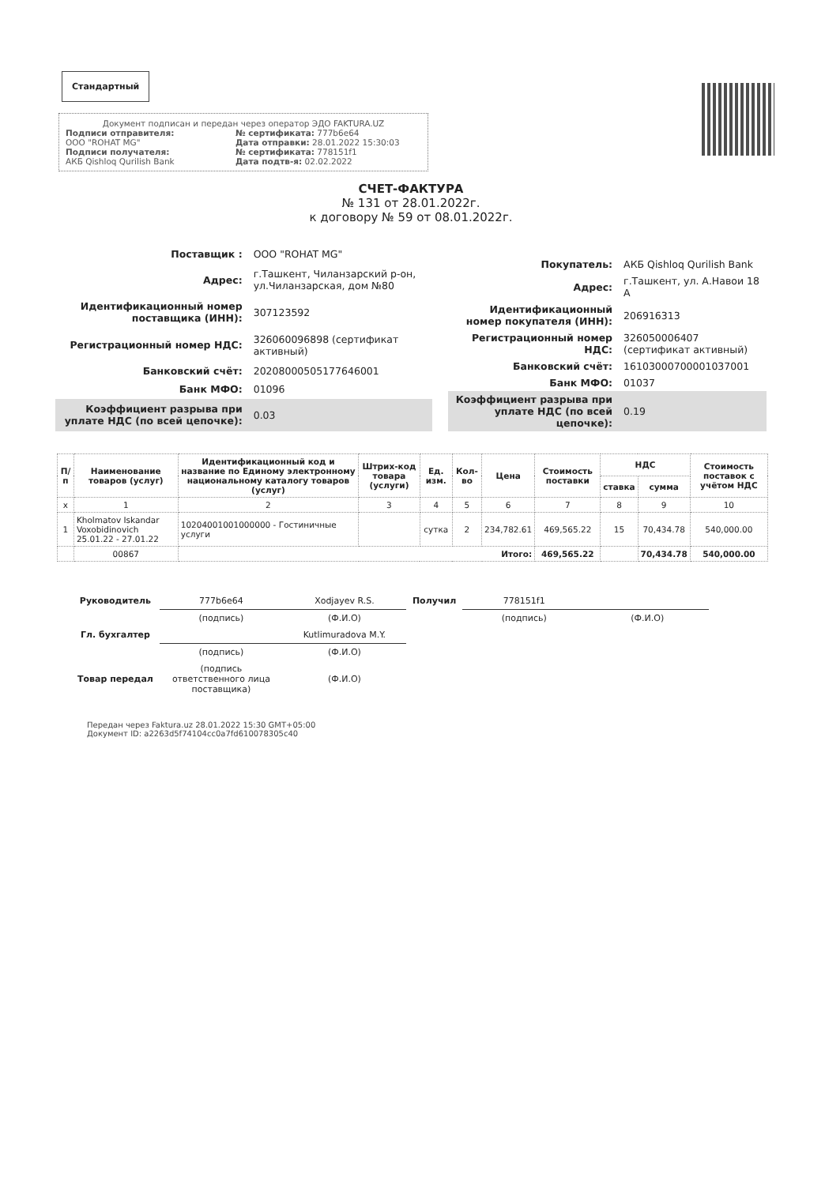Стандартный
Документ подписан и передан через оператор ЭДО FAKTURA.UZ
Подписи отправителя:
ООО "ROHAT MG"
№ сертификата: 777b6e64
Дата отправки: 28.01.2022 15:30:03
Подписи получателя:
АКБ Qishloq Qurilish Bank
№ сертификата: 778151f1
Дата подтв-я: 02.02.2022
СЧЕТ-ФАКТУРА
№ 131 от 28.01.2022г.
к договору № 59 от 08.01.2022г.
| Поставщик : | ООО "ROHAT MG" |
| Адрес: | г.Ташкент, Чиланзарский р-он, ул.Чиланзарская, дом №80 |
| Идентификационный номер поставщика (ИНН): | 307123592 |
| Регистрационный номер НДС: | 326060096898 (сертификат активный) |
| Банковский счёт: | 20208000505177646001 |
| Банк МФО: | 01096 |
| Коэффициент разрыва при уплате НДС (по всей цепочке): | 0.03 |
| Покупатель: | АКБ Qishloq Qurilish Bank |
| Адрес: | г.Ташкент, ул. А.Навои 18 А |
| Идентификационный номер покупателя (ИНН): | 206916313 |
| Регистрационный номер НДС: | 326050006407 (сертификат активный) |
| Банковский счёт: | 16103000700001037001 |
| Банк МФО: | 01037 |
| Коэффициент разрыва при уплате НДС (по всей цепочке): | 0.19 |
| П/п | Наименование товаров (услуг) | Идентификационный код и название по Единому электронному национальному каталогу товаров (услуг) | Штрих-код товара (услуги) | Ед. изм. | Кол-во | Цена | Стоимость поставки | НДС | | Стоимость поставок с учётом НДС |
| --- | --- | --- | --- | --- | --- | --- | --- | --- | --- | --- |
| | | | | | | | | ставка | сумма | |
| x | 1 | 2 | 3 | 4 | 5 | 6 | 7 | 8 | 9 | 10 |
| 1 | Kholmatov Iskandar Voxobidinovich 25.01.22 - 27.01.22 | 10204001001000000 - Гостиничные услуги | | сутка | 2 | 234,782.61 | 469,565.22 | 15 | 70,434.78 | 540,000.00 |
| | 00867 | Итого: | | | | | 469,565.22 | | 70,434.78 | 540,000.00 |
| Руководитель | 777b6e64 | Xodjayev R.S. | Получил | 778151f1 | |
| | (подпись) | (Ф.И.О) | | (подпись) | (Ф.И.О) |
| Гл. бухгалтер | | Kutlimuradova M.Y. | | | |
| | (подпись) | (Ф.И.О) | | | |
| Товар передал | (подпись ответственного лица поставщика) | (Ф.И.О) | | | |
Передан через Faktura.uz 28.01.2022 15:30 GMT+05:00
Документ ID: a2263d5f74104cc0a7fd610078305c40